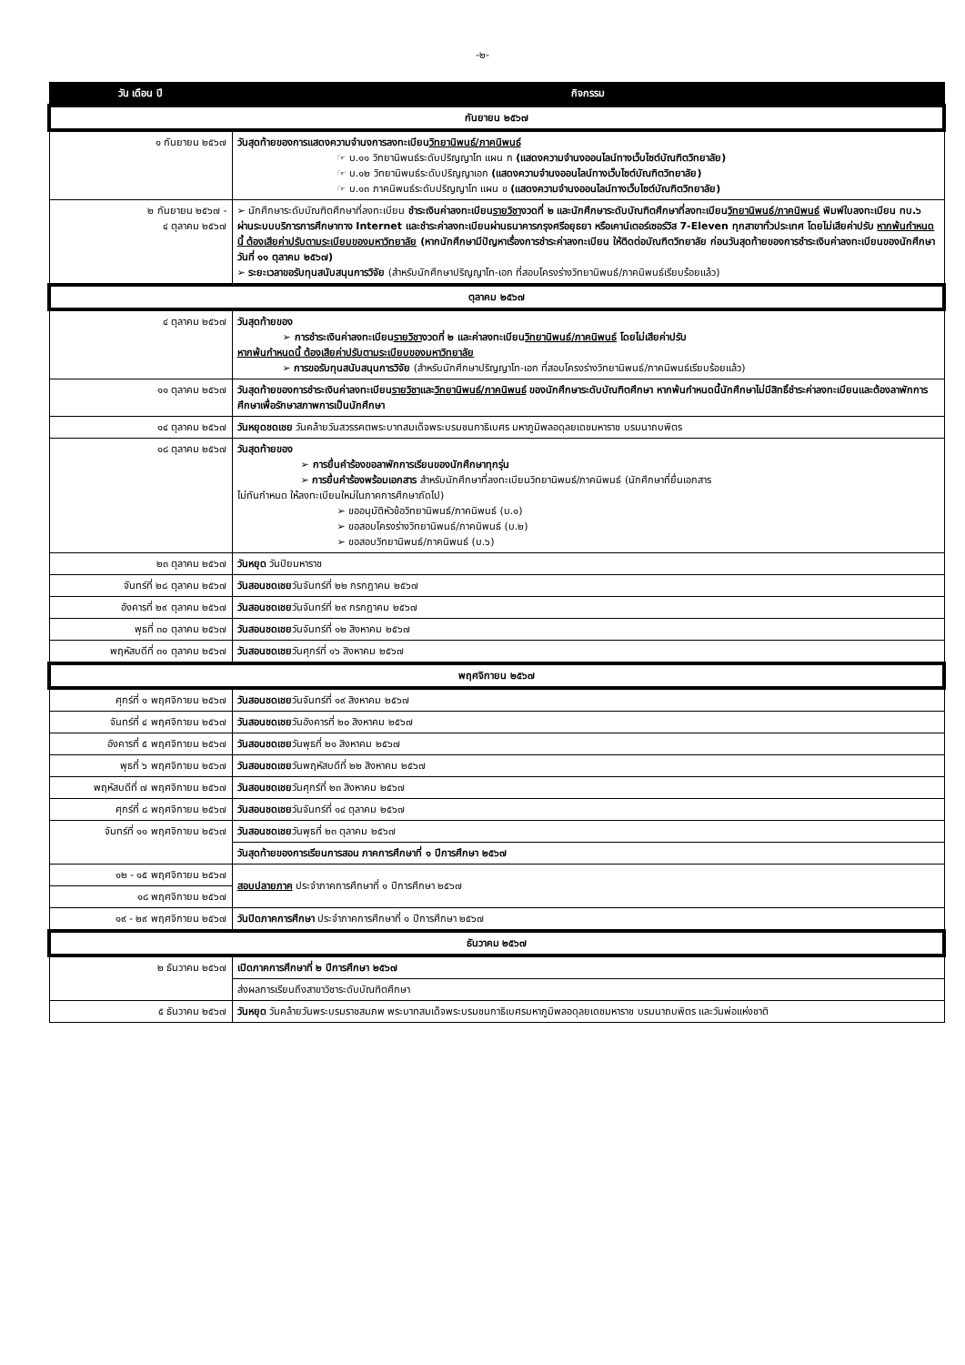-๒-
| วัน เดือน ปี | กิจกรรม |
| --- | --- |
| กันยายน ๒๕๖๗ | |
| ๑ กันยายน ๒๕๖๗ | วันสุดท้ายของการแสดงความจำนงการลงทะเบียน วิทยานิพนธ์/ภาคนิพนธ์ ☞ บ.๑๑ วิทยานิพนธ์ระดับปริญญาโท แผน ก (แสดงความจำนงออนไลน์ทางเว็บไซต์บัณฑิตวิทยาลัย) ☞ บ.๑๒ วิทยานิพนธ์ระดับปริญญาเอก (แสดงความจำนงออนไลน์ทางเว็บไซต์บัณฑิตวิทยาลัย) ☞ บ.๑๓ ภาคนิพนธ์ระดับปริญญาโท แผน ข (แสดงความจำนงออนไลน์ทางเว็บไซต์บัณฑิตวิทยาลัย) |
| ๒ กันยายน ๒๕๖๗ - ๔ ตุลาคม ๒๕๖๗ | ➢ นักศึกษาระดับบัณฑิตศึกษาที่ลงทะเบียน ชำระเงินค่าลงทะเบียน รายวิชา งวดที่ ๒ และนักศึกษาระดับบัณฑิตศึกษาที่ลงทะเบียน วิทยานิพนธ์/ภาคนิพนธ์ พิมพ์ใบลงทะเบียน ทบ.๖ ผ่านระบบบริการการศึกษาทาง Internet และชำระค่าลงทะเบียนผ่านธนาคารกรุงศรีอยุธยา หรือเคาน์เตอร์เซอร์วิส 7-Eleven ทุกสาขาทั่วประเทศ โดยไม่เสียค่าปรับ หากพ้นกำหนดนี้ ต้องเสียค่าปรับตามระเบียบของมหาวิทยาลัย (หากนักศึกษามีปัญหาเรื่องการชำระค่าลงทะเบียน ให้ติดต่อบัณฑิตวิทยาลัย ก่อนวันสุดท้ายของการชำระเงินค่าลงทะเบียนของนักศึกษา วันที่ ๑๑ ตุลาคม ๒๕๖๗) ➢ ระยะเวลาขอรับทุนสนับสนุนการวิจัย (สำหรับนักศึกษาปริญญาโท-เอก ที่สอบโครงร่างวิทยานิพนธ์/ภาคนิพนธ์เรียบร้อยแล้ว) |
| ตุลาคม ๒๕๖๗ | |
| ๔ ตุลาคม ๒๕๖๗ | วันสุดท้ายของ ➢ การชำระเงินค่าลงทะเบียน รายวิชา งวดที่ ๒ และค่าลงทะเบียน วิทยานิพนธ์/ภาคนิพนธ์ โดยไม่เสียค่าปรับ หากพ้นกำหนดนี้ ต้องเสียค่าปรับตามระเบียบของมหาวิทยาลัย ➢ การขอรับทุนสนับสนุนการวิจัย (สำหรับนักศึกษาปริญญาโท-เอก ที่สอบโครงร่างวิทยานิพนธ์/ภาคนิพนธ์เรียบร้อยแล้ว) |
| ๑๑ ตุลาคม ๒๕๖๗ | วันสุดท้ายของการชำระเงินค่าลงทะเบียน รายวิชา และ วิทยานิพนธ์/ภาคนิพนธ์ ของนักศึกษาระดับบัณฑิตศึกษา หากพ้นกำหนดนี้นักศึกษาไม่มีสิทธิ์ชำระค่าลงทะเบียนและต้องลาพักการศึกษาเพื่อรักษาสภาพการเป็นนักศึกษา |
| ๑๔ ตุลาคม ๒๕๖๗ | วันหยุดชดเชย วันคล้ายวันสวรรคตพระบาทสมเด็จพระบรมชนกาธิเบศร มหาภูมิพลอดุลยเดชมหาราช บรมนาถบพิตร |
| ๑๘ ตุลาคม ๒๕๖๗ | วันสุดท้ายของ ➢ การยื่นคำร้องขอลาพักการเรียนของนักศึกษาทุกรุ่น ➢ การยื่นคำร้องพร้อมเอกสาร สำหรับนักศึกษาที่ลงทะเบียนวิทยานิพนธ์/ภาคนิพนธ์ (นักศึกษาที่ยื่นเอกสาร ไม่ทันกำหนด ให้ลงทะเบียนใหม่ในภาคการศึกษาถัดไป) ➢ ขออนุมัติหัวข้อวิทยานิพนธ์/ภาคนิพนธ์ (บ.๑) ➢ ขอสอบโครงร่างวิทยานิพนธ์/ภาคนิพนธ์ (บ.๒) ➢ ขอสอบวิทยานิพนธ์/ภาคนิพนธ์ (บ.๖) |
| ๒๓ ตุลาคม ๒๕๖๗ | วันหยุด วันปิยมหาราช |
| จันทร์ที่ ๒๘ ตุลาคม ๒๕๖๗ | วันสอนชดเชย วันจันทร์ที่ ๒๒ กรกฎาคม ๒๕๖๗ |
| อังคารที่ ๒๙ ตุลาคม ๒๕๖๗ | วันสอนชดเชย วันจันทร์ที่ ๒๙ กรกฎาคม ๒๕๖๗ |
| พุธที่ ๓๐ ตุลาคม ๒๕๖๗ | วันสอนชดเชย วันจันทร์ที่ ๑๒ สิงหาคม ๒๕๖๗ |
| พฤหัสบดีที่ ๓๑ ตุลาคม ๒๕๖๗ | วันสอนชดเชย วันศุกร์ที่ ๑๖ สิงหาคม ๒๕๖๗ |
| พฤศจิกายน ๒๕๖๗ | |
| ศุกร์ที่ ๑ พฤศจิกายน ๒๕๖๗ | วันสอนชดเชย วันจันทร์ที่ ๑๙ สิงหาคม ๒๕๖๗ |
| จันทร์ที่ ๔ พฤศจิกายน ๒๕๖๗ | วันสอนชดเชย วันอังคารที่ ๒๐ สิงหาคม ๒๕๖๗ |
| อังคารที่ ๕ พฤศจิกายน ๒๕๖๗ | วันสอนชดเชย วันพุธที่ ๒๑ สิงหาคม ๒๕๖๗ |
| พุธที่ ๖ พฤศจิกายน ๒๕๖๗ | วันสอนชดเชย วันพฤหัสบดีที่ ๒๒ สิงหาคม ๒๕๖๗ |
| พฤหัสบดีที่ ๗ พฤศจิกายน ๒๕๖๗ | วันสอนชดเชย วันศุกร์ที่ ๒๓ สิงหาคม ๒๕๖๗ |
| ศุกร์ที่ ๘ พฤศจิกายน ๒๕๖๗ | วันสอนชดเชย วันจันทร์ที่ ๑๔ ตุลาคม ๒๕๖๗ |
| จันทร์ที่ ๑๑ พฤศจิกายน ๒๕๖๗ | วันสอนชดเชย วันพุธที่ ๒๓ ตุลาคม ๒๕๖๗ |
| | วันสุดท้ายของการเรียนการสอน ภาคการศึกษาที่ ๑ ปีการศึกษา ๒๕๖๗ |
| ๑๒ - ๑๕ พฤศจิกายน ๒๕๖๗ | สอบปลายภาค ประจำภาคการศึกษาที่ ๑ ปีการศึกษา ๒๕๖๗ |
| ๑๘ พฤศจิกายน ๒๕๖๗ | |
| ๑๙ - ๒๙ พฤศจิกายน ๒๕๖๗ | วันปิดภาคการศึกษา ประจำภาคการศึกษาที่ ๑ ปีการศึกษา ๒๕๖๗ |
| ธันวาคม ๒๕๖๗ | |
| ๒ ธันวาคม ๒๕๖๗ | เปิดภาคการศึกษาที่ ๒ ปีการศึกษา ๒๕๖๗ |
| | ส่งผลการเรียนถึงสาขาวิชาระดับบัณฑิตศึกษา |
| ๕ ธันวาคม ๒๕๖๗ | วันหยุด วันคล้ายวันพระบรมราชสมภพ พระบาทสมเด็จพระบรมชนกาธิเบศรมหาภูมิพลอดุลยเดชมหาราช บรมนาถบพิตร และวันพ่อแห่งชาติ |